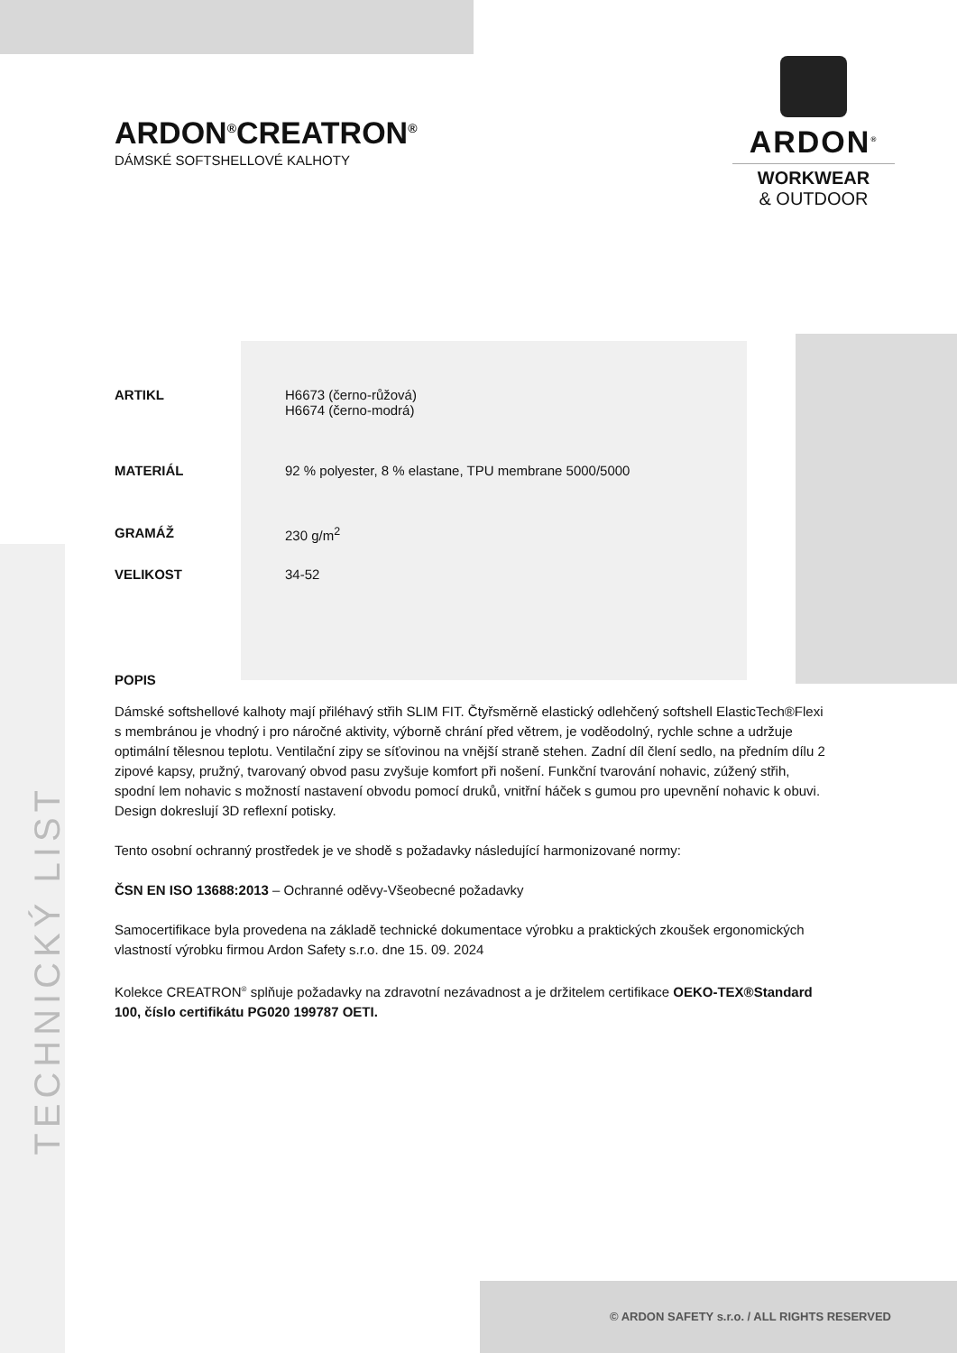ARDON<sup>®</sup>
WORKWEAR
& OUTDOOR
ARDON<sup>®</sup>CREATRON<sup>®</sup>
DÁMSKÉ SOFTSHELLOVÉ KALHOTY
| ARTIKL | H6673 (černo-růžová) H6674 (černo-modrá) |
| MATERIÁL | 92 % polyester, 8 % elastane, TPU membrane 5000/5000 |
| GRAMÁŽ | 230 g/m<sup>2</sup> |
| VELIKOST | 34-52 |
POPIS
Dámské softshellové kalhoty mají přiléhavý střih SLIM FIT. Čtyřsměrně elastický odlehčený softshell ElasticTech®Flexi s membránou je vhodný i pro náročné aktivity, výborně chrání před větrem, je voděodolný, rychle schne a udržuje optimální tělesnou teplotu. Ventilační zipy se síťovinou na vnější straně stehen. Zadní díl člení sedlo, na předním dílu 2 zipové kapsy, pružný, tvarovaný obvod pasu zvyšuje komfort při nošení. Funkční tvarování nohavic, zúžený střih, spodní lem nohavic s možností nastavení obvodu pomocí druků, vnitřní háček s gumou pro upevnění nohavic k obuvi. Design dokreslují 3D reflexní potisky.
Tento osobní ochranný prostředek je ve shodě s požadavky následující harmonizované normy:
ČSN EN ISO 13688:2013 – Ochranné oděvy-Všeobecné požadavky
Samocertifikace byla provedena na základě technické dokumentace výrobku a praktických zkoušek ergonomických vlastností výrobku firmou Ardon Safety s.r.o. dne 15. 09. 2024
Kolekce CREATRON<sup>®</sup> splňuje požadavky na zdravotní nezávadnost a je držitelem certifikace OEKO-TEX®Standard 100, číslo certifikátu PG020 199787 OETI.
TECHNICKÝ LIST
© ARDON SAFETY s.r.o. / ALL RIGHTS RESERVED